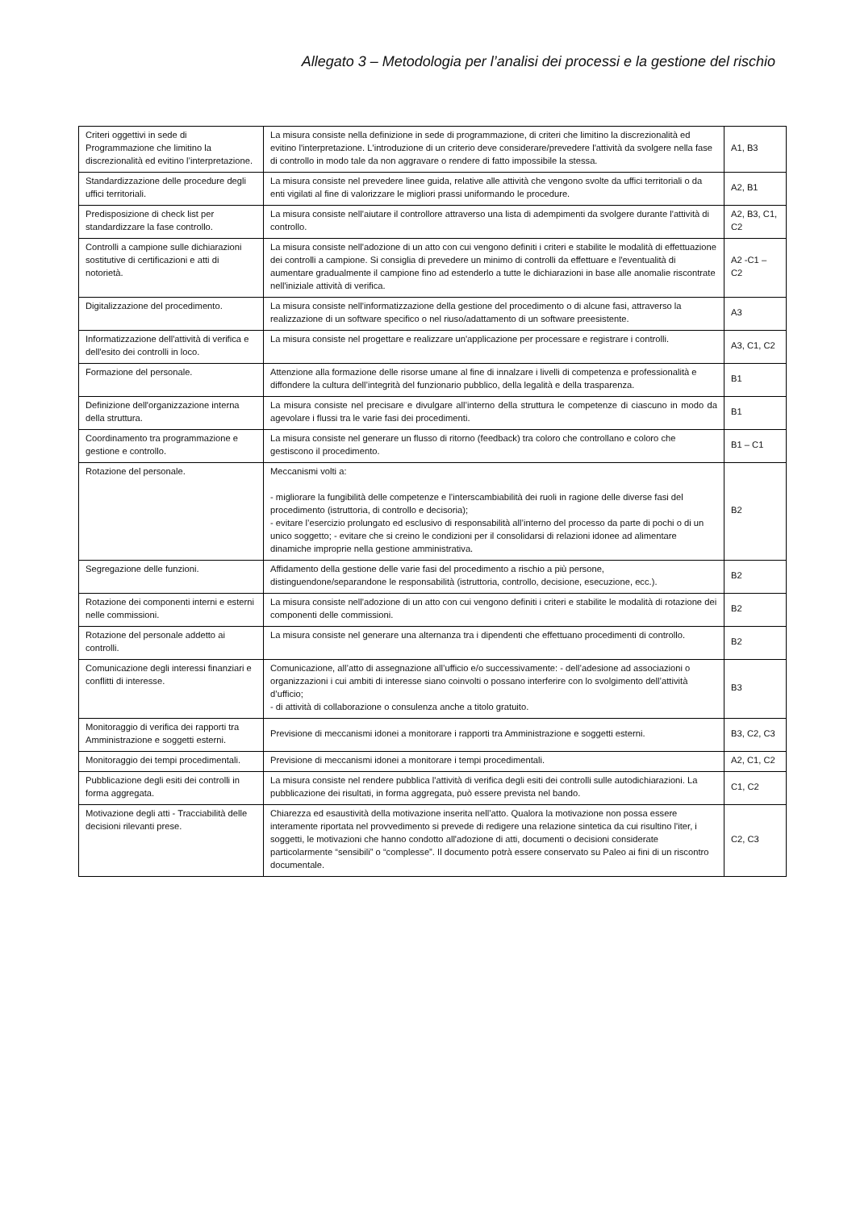Allegato 3 – Metodologia per l’analisi dei processi e la gestione del rischio
| Criteri oggettivi in sede di Programmazione che limitino la discrezionalità ed evitino l’interpretazione. | La misura consiste nella definizione in sede di programmazione, di criteri che limitino la discrezionalità ed evitino l'interpretazione. L'introduzione di un criterio deve considerare/prevedere l'attività da svolgere nella fase di controllo in modo tale da non aggravare o rendere di fatto impossibile la stessa. | A1, B3 |
| Standardizzazione delle procedure degli uffici territoriali. | La misura consiste nel prevedere linee guida, relative alle attività che vengono svolte da uffici territoriali o da enti vigilati al fine di valorizzare le migliori prassi uniformando le procedure. | A2, B1 |
| Predisposizione di check list per standardizzare la fase controllo. | La misura consiste nell'aiutare il controllore attraverso una lista di adempimenti da svolgere durante l'attività di controllo. | A2, B3, C1, C2 |
| Controlli a campione sulle dichiarazioni sostitutive di certificazioni e atti di notorietà. | La misura consiste nell'adozione di un atto con cui vengono definiti i criteri e stabilite le modalità di effettuazione dei controlli a campione. Si consiglia di prevedere un minimo di controlli da effettuare e l'eventualità di aumentare gradualmente il campione fino ad estenderlo a tutte le dichiarazioni in base alle anomalie riscontrate nell'iniziale attività di verifica. | A2 -C1 – C2 |
| Digitalizzazione del procedimento. | La misura consiste nell'informatizzazione della gestione del procedimento o di alcune fasi, attraverso la realizzazione di un software specifico o nel riuso/adattamento di un software preesistente. | A3 |
| Informatizzazione dell'attività di verifica e dell'esito dei controlli in loco. | La misura consiste nel progettare e realizzare un'applicazione per processare e registrare i controlli. | A3, C1, C2 |
| Formazione del personale. | Attenzione alla formazione delle risorse umane al fine di innalzare i livelli di competenza e professionalità e diffondere la cultura dell’integrità del funzionario pubblico, della legalità e della trasparenza. | B1 |
| Definizione dell'organizzazione interna della struttura. | La misura consiste nel precisare e divulgare all’interno della struttura le competenze di ciascuno in modo da agevolare i flussi tra le varie fasi dei procedimenti. | B1 |
| Coordinamento tra programmazione e gestione e controllo. | La misura consiste nel generare un flusso di ritorno (feedback) tra coloro che controllano e coloro che gestiscono il procedimento. | B1 – C1 |
| Rotazione del personale. | Meccanismi volti a: - migliorare la fungibilità delle competenze e l’interscambiabilità dei ruoli in ragione delle diverse fasi del procedimento (istruttoria, di controllo e decisoria); - evitare l’esercizio prolungato ed esclusivo di responsabilità all’interno del processo da parte di pochi o di un unico soggetto; - evitare che si creino le condizioni per il consolidarsi di relazioni idonee ad alimentare dinamiche improprie nella gestione amministrativa. | B2 |
| Segregazione delle funzioni. | Affidamento della gestione delle varie fasi del procedimento a rischio a più persone, distinguendone/separandone le responsabilità (istruttoria, controllo, decisione, esecuzione, ecc.). | B2 |
| Rotazione dei componenti interni e esterni nelle commissioni. | La misura consiste nell'adozione di un atto con cui vengono definiti i criteri e stabilite le modalità di rotazione dei componenti delle commissioni. | B2 |
| Rotazione del personale addetto ai controlli. | La misura consiste nel generare una alternanza tra i dipendenti che effettuano procedimenti di controllo. | B2 |
| Comunicazione degli interessi finanziari e conflitti di interesse. | Comunicazione, all’atto di assegnazione all’ufficio e/o successivamente: - dell’adesione ad associazioni o organizzazioni i cui ambiti di interesse siano coinvolti o possano interferire con lo svolgimento dell’attività d’ufficio; - di attività di collaborazione o consulenza anche a titolo gratuito. | B3 |
| Monitoraggio di verifica dei rapporti tra Amministrazione e soggetti esterni. | Previsione di meccanismi idonei a monitorare i rapporti tra Amministrazione e soggetti esterni. | B3, C2, C3 |
| Monitoraggio dei tempi procedimentali. | Previsione di meccanismi idonei a monitorare i tempi procedimentali. | A2, C1, C2 |
| Pubblicazione degli esiti dei controlli in forma aggregata. | La misura consiste nel rendere pubblica l'attività di verifica degli esiti dei controlli sulle autodichiarazioni. La pubblicazione dei risultati, in forma aggregata, può essere prevista nel bando. | C1, C2 |
| Motivazione degli atti - Tracciabilità delle decisioni rilevanti prese. | Chiarezza ed esaustività della motivazione inserita nell’atto. Qualora la motivazione non possa essere interamente riportata nel provvedimento si prevede di redigere una relazione sintetica da cui risultino l'iter, i soggetti, le motivazioni che hanno condotto all'adozione di atti, documenti o decisioni considerate particolarmente “sensibili” o “complesse”. Il documento potrà essere conservato su Paleo ai fini di un riscontro documentale. | C2, C3 |